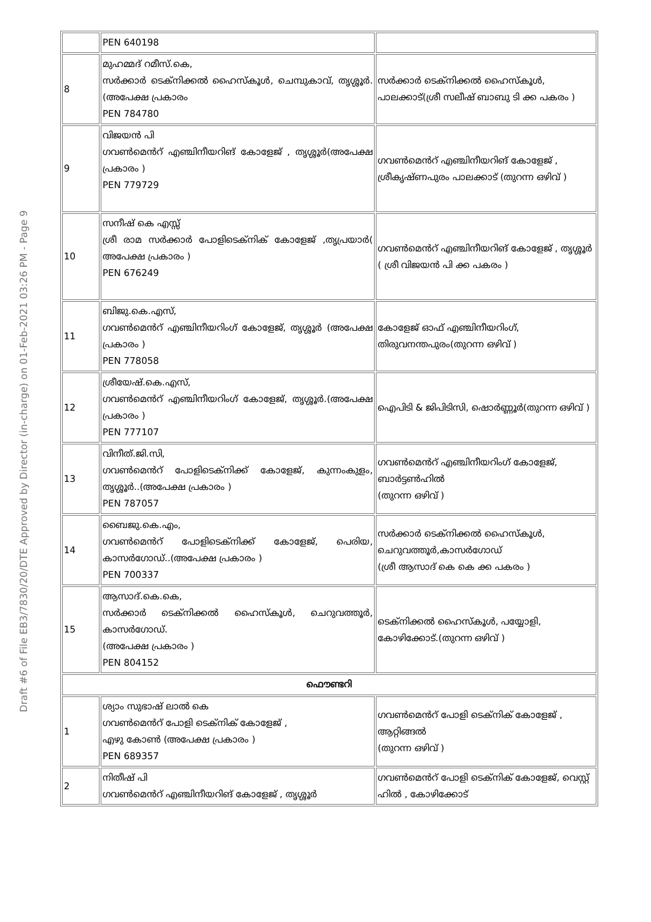Draft #6 of File EB3/7830/20/DTE Approved by Director (in-charge) on 01-Feb-2021 03:26 PM - Page 9
| | PEN 640198 | |
| 8 | മുഹമ്മദ് റമീസ്.കെ, സർക്കാർ ടെക്നിക്കൽ ഹൈസ്കൂൾ, ചെമ്പുകാവ്, തൃശ്ശൂർ.(അപേക്ഷ പ്രകാരം PEN 784780 | സർക്കാർ ടെക്നിക്കൽ ഹൈസ്കൂൾ, പാലക്കാട്(ശ്രീ സലീഷ് ബാബു ടി ക്ക പകരം ) |
| 9 | വിജയൻ പി ഗവൺമെൻറ് എഞ്ചിനീയറിങ് കോളേജ് , തൃശ്ശൂർ(അപേക്ഷ പ്രകാരം ) PEN 779729 | ഗവൺമെൻറ് എഞ്ചിനീയറിങ് കോളേജ് , ശ്രീകൃഷ്ണപുരം പാലക്കാട് (തുറന്ന ഒഴിവ് ) |
| 10 | സനീഷ് കെ എസ്സ് ശ്രീ രാമ സർക്കാർ പോളിടെക്നിക് കോളേജ് ,തൃപ്രയാർ( അപേക്ഷ പ്രകാരം ) PEN 676249 | ഗവൺമെൻറ് എഞ്ചിനീയറിങ് കോളേജ് , തൃശ്ശൂർ ( ശ്രീ വിജയൻ പി ക്ക പകരം ) |
| 11 | ബിജു.കെ.എസ്, ഗവൺമെൻറ് എഞ്ചിനീയറിംഗ് കോളേജ്, തൃശ്ശൂർ (അപേക്ഷ പ്രകാരം ) PEN 778058 | കോളേജ് ഓഫ് എഞ്ചിനീയറിംഗ്, തിരുവനന്തപുരം(തുറന്ന ഒഴിവ് ) |
| 12 | ശ്രീയേഷ്.കെ.എസ്, ഗവൺമെൻറ് എഞ്ചിനീയറിംഗ് കോളേജ്, തൃശ്ശൂർ.(അപേക്ഷ പ്രകാരം ) PEN 777107 | ഐപിടി & ജിപിടിസി, ഷൊർണ്ണൂർ(തുറന്ന ഒഴിവ് ) |
| 13 | വിനീത്.ജി.സി, ഗവൺമെൻറ് പോളിടെക്നിക്ക് കോളേജ്, കുന്നംകുളം, തൃശ്ശൂർ..(അപേക്ഷ പ്രകാരം ) PEN 787057 | ഗവൺമെൻറ് എഞ്ചിനീയറിംഗ് കോളേജ്, ബാർട്ടൺഹിൽ (തുറന്ന ഒഴിവ് ) |
| 14 | ബൈജു.കെ.എം, ഗവൺമെൻറ് പോളിടെക്നിക്ക് കോളേജ്, പെരിയ, കാസർഗോഡ്..(അപേക്ഷ പ്രകാരം ) PEN 700337 | സർക്കാർ ടെക്നിക്കൽ ഹൈസ്കൂൾ, ചെറുവത്തൂർ,കാസർഗോഡ് (ശ്രീ ആസാദ് കെ കെ ക്ക പകരം ) |
| 15 | ആസാദ്.കെ.കെ, സർക്കാർ ടെക്നിക്കൽ ഹൈസ്കൂൾ, ചെറുവത്തൂർ, കാസർഗോഡ്. (അപേക്ഷ പ്രകാരം ) PEN 804152 | ടെക്നിക്കൽ ഹൈസ്കൂൾ, പയ്യോളി, കോഴിക്കോട്.(തുറന്ന ഒഴിവ് ) |
| ഫൌണ്ടറി | | |
| 1 | ശ്യാം സുഭാഷ് ലാൽ കെ ഗവൺമെൻറ് പോളി ടെക്നിക് കോളേജ് , എഴു കോൺ (അപേക്ഷ പ്രകാരം ) PEN 689357 | ഗവൺമെൻറ് പോളി ടെക്നിക് കോളേജ് , ആറ്റിങ്ങൽ (തുറന്ന ഒഴിവ് ) |
| 2 | നിതീഷ് പി ഗവൺമെൻറ് എഞ്ചിനീയറിങ് കോളേജ് , തൃശ്ശൂർ | ഗവൺമെൻറ് പോളി ടെക്നിക് കോളേജ്, വെസ്റ്റ് ഹിൽ , കോഴിക്കോട് |